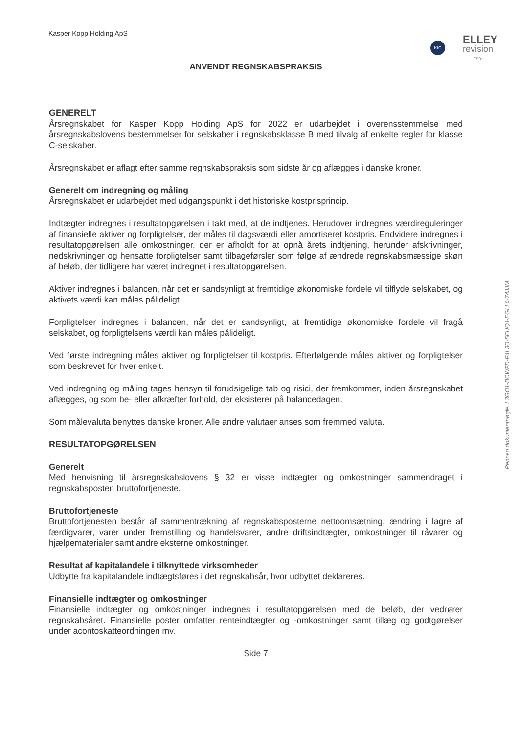Kasper Kopp Holding ApS
KIC ELLEY
revision
FSR*
ANVENDT REGNSKABSPRAKSIS
GENERELT
Årsregnskabet for Kasper Kopp Holding ApS for 2022 er udarbejdet i overensstemmelse med årsregnskabslovens bestemmelser for selskaber i regnskabsklasse B med tilvalg af enkelte regler for klasse C-selskaber.
Årsregnskabet er aflagt efter samme regnskabspraksis som sidste år og aflægges i danske kroner.
Generelt om indregning og måling
Årsregnskabet er udarbejdet med udgangspunkt i det historiske kostprisprincip.
Indtægter indregnes i resultatopgørelsen i takt med, at de indtjenes. Herudover indregnes værdireguleringer af finansielle aktiver og forpligtelser, der måles til dagsværdi eller amortiseret kostpris. Endvidere indregnes i resultatopgørelsen alle omkostninger, der er afholdt for at opnå årets indtjening, herunder afskrivninger, nedskrivninger og hensatte forpligtelser samt tilbageførsler som følge af ændrede regnskabsmæssige skøn af beløb, der tidligere har været indregnet i resultatopgørelsen.
Aktiver indregnes i balancen, når det er sandsynligt at fremtidige økonomiske fordele vil tilflyde selskabet, og aktivets værdi kan måles pålideligt.
Forpligtelser indregnes i balancen, når det er sandsynligt, at fremtidige økonomiske fordele vil fragå selskabet, og forpligtelsens værdi kan måles pålideligt.
Ved første indregning måles aktiver og forpligtelser til kostpris. Efterfølgende måles aktiver og forpligtelser som beskrevet for hver enkelt.
Ved indregning og måling tages hensyn til forudsigelige tab og risici, der fremkommer, inden årsregnskabet aflægges, og som be- eller afkræfter forhold, der eksisterer på balancedagen.
Som målevaluta benyttes danske kroner. Alle andre valutaer anses som fremmed valuta.
RESULTATOPGØRELSEN
Generelt
Med henvisning til årsregnskabslovens § 32 er visse indtægter og omkostninger sammendraget i regnskabsposten bruttofortjeneste.
Bruttofortjeneste
Bruttofortjenesten består af sammentrækning af regnskabsposterne nettoomsætning, ændring i lagre af færdigvarer, varer under fremstilling og handelsvarer, andre driftsindtægter, omkostninger til råvarer og hjælpematerialer samt andre eksterne omkostninger.
Resultat af kapitalandele i tilknyttede virksomheder
Udbytte fra kapitalandele indtægtsføres i det regnskabsår, hvor udbyttet deklareres.
Finansielle indtægter og omkostninger
Finansielle indtægter og omkostninger indregnes i resultatopgørelsen med de beløb, der vedrører regnskabsåret. Finansielle poster omfatter renteindtægter og -omkostninger samt tillæg og godtgørelser under acontoskatteordningen mv.
Side 7
Penneo dokumentnøgle: L3GO1-BCWFD-F4L3Q-5EUQJ-EGLL0-74JJM